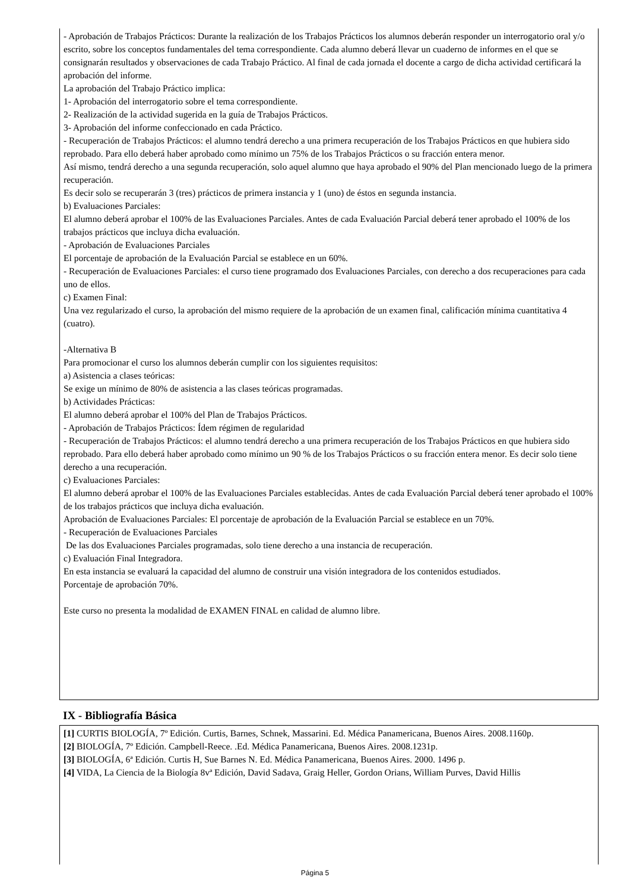- Aprobación de Trabajos Prácticos: Durante la realización de los Trabajos Prácticos los alumnos deberán responder un interrogatorio oral y/o escrito, sobre los conceptos fundamentales del tema correspondiente. Cada alumno deberá llevar un cuaderno de informes en el que se consignarán resultados y observaciones de cada Trabajo Práctico. Al final de cada jornada el docente a cargo de dicha actividad certificará la aprobación del informe.
La aprobación del Trabajo Práctico implica:
1- Aprobación del interrogatorio sobre el tema correspondiente.
2- Realización de la actividad sugerida en la guía de Trabajos Prácticos.
3- Aprobación del informe confeccionado en cada Práctico.
- Recuperación de Trabajos Prácticos: el alumno tendrá derecho a una primera recuperación de los Trabajos Prácticos en que hubiera sido reprobado. Para ello deberá haber aprobado como mínimo un 75% de los Trabajos Prácticos o su fracción entera menor.
Así mismo, tendrá derecho a una segunda recuperación, solo aquel alumno que haya aprobado el 90% del Plan mencionado luego de la primera recuperación.
Es decir solo se recuperarán 3 (tres) prácticos de primera instancia y 1 (uno) de éstos en segunda instancia.
b) Evaluaciones Parciales:
El alumno deberá aprobar el 100% de las Evaluaciones Parciales. Antes de cada Evaluación Parcial deberá tener aprobado el 100% de los trabajos prácticos que incluya dicha evaluación.
- Aprobación de Evaluaciones Parciales
El porcentaje de aprobación de la Evaluación Parcial se establece en un 60%.
- Recuperación de Evaluaciones Parciales: el curso tiene programado dos Evaluaciones Parciales, con derecho a dos recuperaciones para cada uno de ellos.
c) Examen Final:
Una vez regularizado el curso, la aprobación del mismo requiere de la aprobación de un examen final, calificación mínima cuantitativa 4 (cuatro).
-Alternativa B
Para promocionar el curso los alumnos deberán cumplir con los siguientes requisitos:
a) Asistencia a clases teóricas:
Se exige un mínimo de 80% de asistencia a las clases teóricas programadas.
b) Actividades Prácticas:
El alumno deberá aprobar el 100% del Plan de Trabajos Prácticos.
- Aprobación de Trabajos Prácticos: Ídem régimen de regularidad
- Recuperación de Trabajos Prácticos: el alumno tendrá derecho a una primera recuperación de los Trabajos Prácticos en que hubiera sido reprobado. Para ello deberá haber aprobado como mínimo un 90 % de los Trabajos Prácticos o su fracción entera menor. Es decir solo tiene derecho a una recuperación.
c) Evaluaciones Parciales:
El alumno deberá aprobar el 100% de las Evaluaciones Parciales establecidas. Antes de cada Evaluación Parcial deberá tener aprobado el 100% de los trabajos prácticos que incluya dicha evaluación.
Aprobación de Evaluaciones Parciales: El porcentaje de aprobación de la Evaluación Parcial se establece en un 70%.
- Recuperación de Evaluaciones Parciales
De las dos Evaluaciones Parciales programadas, solo tiene derecho a una instancia de recuperación.
c) Evaluación Final Integradora.
En esta instancia se evaluará la capacidad del alumno de construir una visión integradora de los contenidos estudiados.
Porcentaje de aprobación 70%.
Este curso no presenta la modalidad de EXAMEN FINAL en calidad de alumno libre.
IX - Bibliografía Básica
[1] CURTIS BIOLOGÍA, 7º Edición. Curtis, Barnes, Schnek, Massarini. Ed. Médica Panamericana, Buenos Aires. 2008.1160p.
[2] BIOLOGÍA, 7º Edición. Campbell-Reece. .Ed. Médica Panamericana, Buenos Aires. 2008.1231p.
[3] BIOLOGÍA, 6ª Edición. Curtis H, Sue Barnes N. Ed. Médica Panamericana, Buenos Aires. 2000. 1496 p.
[4] VIDA, La Ciencia de la Biología 8vª Edición, David Sadava, Graig Heller, Gordon Orians, William Purves, David Hillis
Página 5